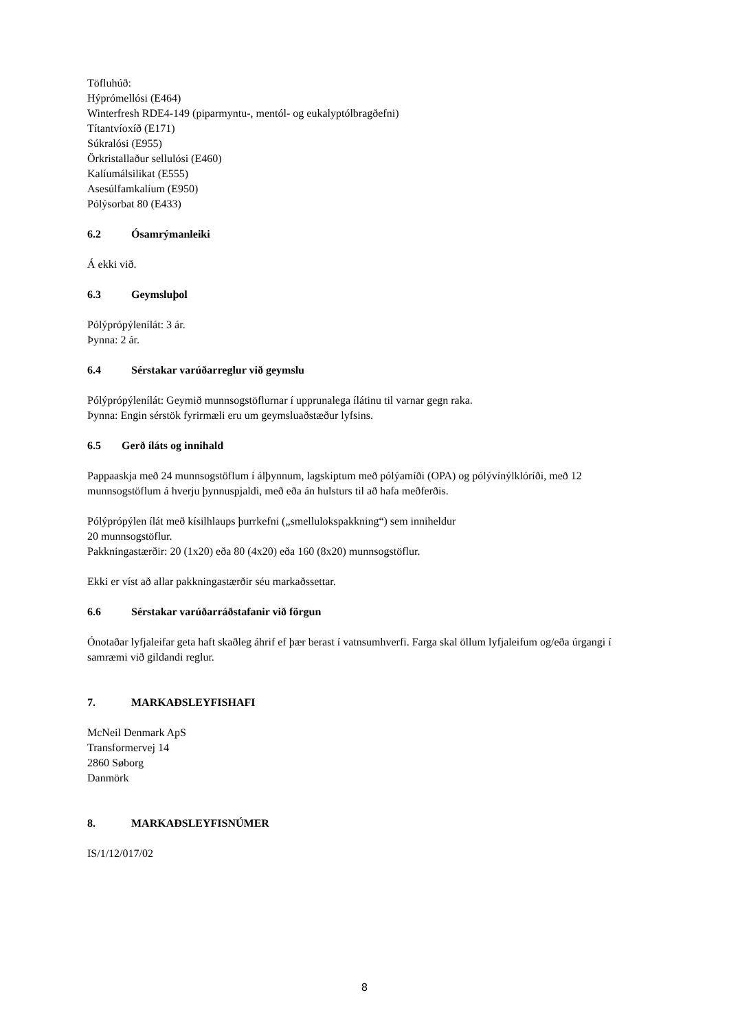Töfluhúð:
Hýprómellósi (E464)
Winterfresh RDE4-149 (piparmyntu-, mentól- og eukalyptólbragðefni)
Títantvíoxíð (E171)
Súkralósi (E955)
Örkristallaður sellulósi (E460)
Kalíumálsilikat (E555)
Asesúlfamkalíum (E950)
Pólýsorbat 80 (E433)
6.2 Ósamrýmanleiki
Á ekki við.
6.3 Geymsluþol
Pólýprópýlenílát: 3 ár.
Þynna: 2 ár.
6.4 Sérstakar varúðarreglur við geymslu
Pólýprópýlenílát: Geymið munnsogstöflurnar í upprunalega ílátinu til varnar gegn raka.
Þynna: Engin sérstök fyrirmæli eru um geymsluaðstæður lyfsins.
6.5 Gerð íláts og innihald
Pappaaskja með 24 munnsogstöflum í álþynnum, lagskiptum með pólýamíði (OPA) og pólývínýlklóríði, með 12 munnsogstöflum á hverju þynnuspjaldi, með eða án hulsturs til að hafa meðferðis.
Pólýprópýlen ílát með kísilhlaups þurrkefni („smellulokspakkning“) sem inniheldur
20 munnsogstöflur.
Pakkningastærðir: 20 (1x20) eða 80 (4x20) eða 160 (8x20) munnsogstöflur.
Ekki er víst að allar pakkningastærðir séu markaðssettar.
6.6 Sérstakar varúðarráðstafanir við förgun
Ónotaðar lyfjaleifar geta haft skaðleg áhrif ef þær berast í vatnsumhverfi. Farga skal öllum lyfjaleifum og/eða úrgangi í samræmi við gildandi reglur.
7. MARKAÐSLEYFISHAFI
McNeil Denmark ApS
Transformervej 14
2860 Søborg
Danmörk
8. MARKAÐSLEYFISNÚMER
IS/1/12/017/02
8